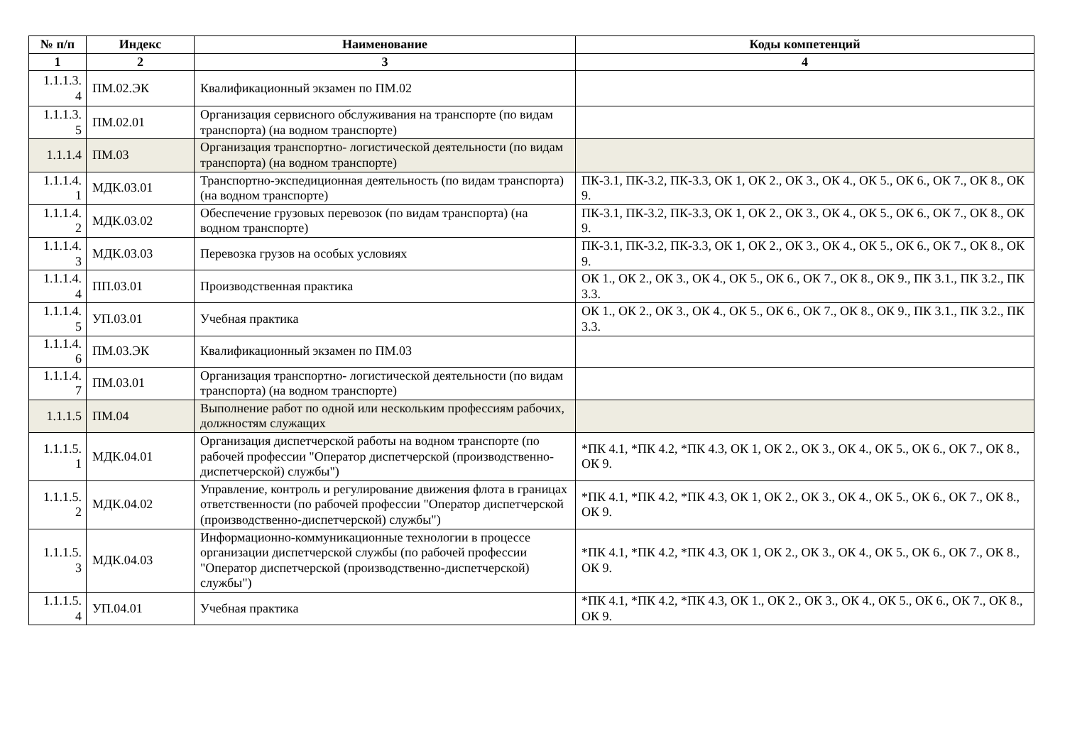| № п/п | Индекс | Наименование | Коды компетенций |
| --- | --- | --- | --- |
| 1 | 2 | 3 | 4 |
| 1.1.1.3. 4 | ПМ.02.ЭК | Квалификационный экзамен по ПМ.02 | |
| 1.1.1.3. 5 | ПМ.02.01 | Организация сервисного обслуживания на транспорте (по видам транспорта) (на водном транспорте) | |
| 1.1.1.4 | ПМ.03 | Организация транспортно- логистической деятельности (по видам транспорта) (на водном транспорте) | |
| 1.1.1.4. 1 | МДК.03.01 | Транспортно-экспедиционная деятельность (по видам транспорта) (на водном транспорте) | ПК-3.1, ПК-3.2, ПК-3.3, ОК 1, ОК 2., ОК 3., ОК 4., ОК 5., ОК 6., ОК 7., ОК 8., ОК 9. |
| 1.1.1.4. 2 | МДК.03.02 | Обеспечение грузовых перевозок (по видам транспорта) (на водном транспорте) | ПК-3.1, ПК-3.2, ПК-3.3, ОК 1, ОК 2., ОК 3., ОК 4., ОК 5., ОК 6., ОК 7., ОК 8., ОК 9. |
| 1.1.1.4. 3 | МДК.03.03 | Перевозка грузов на особых условиях | ПК-3.1, ПК-3.2, ПК-3.3, ОК 1, ОК 2., ОК 3., ОК 4., ОК 5., ОК 6., ОК 7., ОК 8., ОК 9. |
| 1.1.1.4. 4 | ПП.03.01 | Производственная практика | ОК 1., ОК 2., ОК 3., ОК 4., ОК 5., ОК 6., ОК 7., ОК 8., ОК 9., ПК 3.1., ПК 3.2., ПК 3.3. |
| 1.1.1.4. 5 | УП.03.01 | Учебная практика | ОК 1., ОК 2., ОК 3., ОК 4., ОК 5., ОК 6., ОК 7., ОК 8., ОК 9., ПК 3.1., ПК 3.2., ПК 3.3. |
| 1.1.1.4. 6 | ПМ.03.ЭК | Квалификационный экзамен по ПМ.03 | |
| 1.1.1.4. 7 | ПМ.03.01 | Организация транспортно- логистической деятельности (по видам транспорта) (на водном транспорте) | |
| 1.1.1.5 | ПМ.04 | Выполнение работ по одной или нескольким профессиям рабочих, должностям служащих | |
| 1.1.1.5. 1 | МДК.04.01 | Организация диспетчерской работы на водном транспорте (по рабочей профессии "Оператор диспетчерской (производственно-диспетчерской) службы") | *ПК 4.1, *ПК 4.2, *ПК 4.3, ОК 1, ОК 2., ОК 3., ОК 4., ОК 5., ОК 6., ОК 7., ОК 8., ОК 9. |
| 1.1.1.5. 2 | МДК.04.02 | Управление, контроль и регулирование движения флота в границах ответственности (по рабочей профессии "Оператор диспетчерской (производственно-диспетчерской) службы") | *ПК 4.1, *ПК 4.2, *ПК 4.3, ОК 1, ОК 2., ОК 3., ОК 4., ОК 5., ОК 6., ОК 7., ОК 8., ОК 9. |
| 1.1.1.5. 3 | МДК.04.03 | Информационно-коммуникационные технологии в процессе организации диспетчерской службы (по рабочей профессии "Оператор диспетчерской (производственно-диспетчерской) службы") | *ПК 4.1, *ПК 4.2, *ПК 4.3, ОК 1, ОК 2., ОК 3., ОК 4., ОК 5., ОК 6., ОК 7., ОК 8., ОК 9. |
| 1.1.1.5. 4 | УП.04.01 | Учебная практика | *ПК 4.1, *ПК 4.2, *ПК 4.3, ОК 1., ОК 2., ОК 3., ОК 4., ОК 5., ОК 6., ОК 7., ОК 8., ОК 9. |